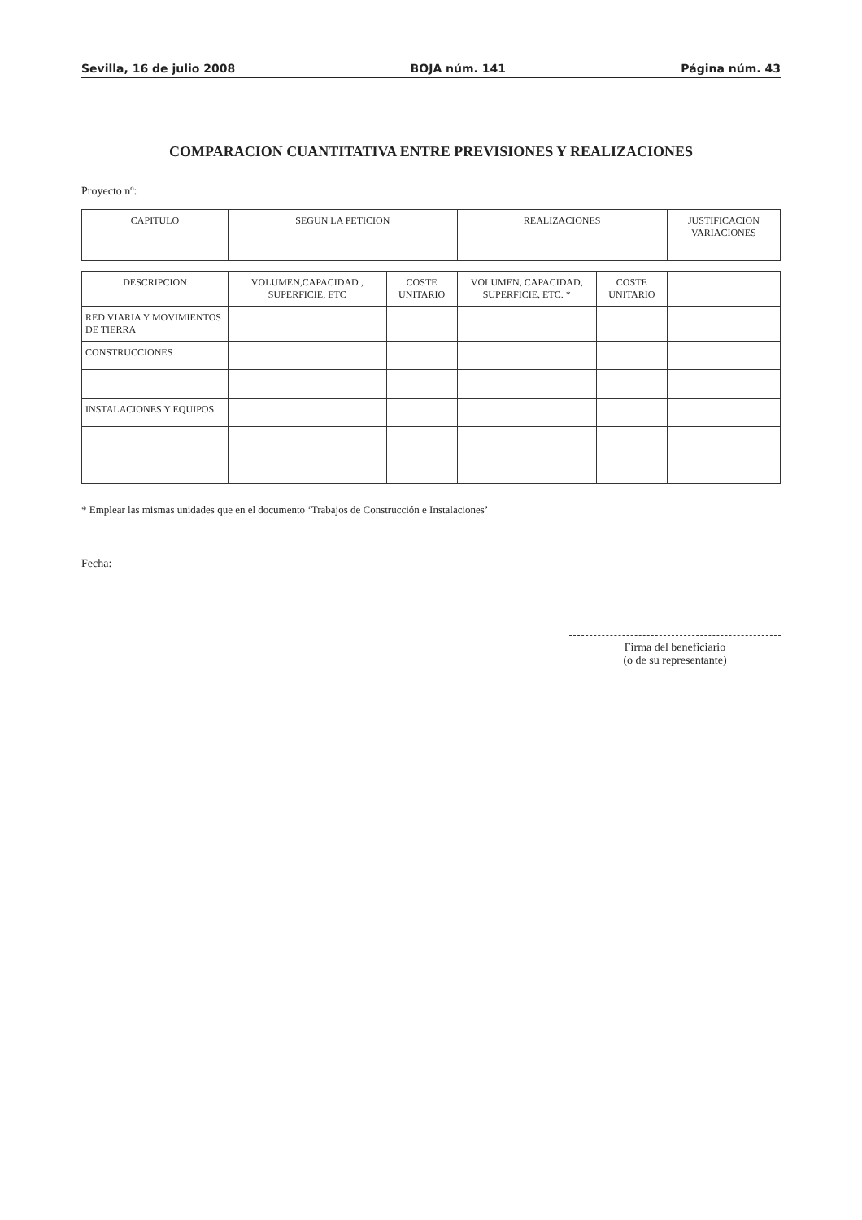Sevilla, 16 de julio 2008 BOJA núm. 141 Página núm. 43
COMPARACION CUANTITATIVA ENTRE PREVISIONES Y REALIZACIONES
Proyecto nº:
| CAPITULO | SEGUN LA PETICION | | REALIZACIONES | | JUSTIFICACION VARIACIONES |
| --- | --- | --- | --- | --- | --- |
| DESCRIPCION | VOLUMEN,CAPACIDAD , SUPERFICIE, ETC | COSTE UNITARIO | VOLUMEN, CAPACIDAD, SUPERFICIE, ETC. * | COSTE UNITARIO | |
| RED VIARIA Y MOVIMIENTOS DE TIERRA | | | | | |
| CONSTRUCCIONES | | | | | |
| INSTALACIONES Y EQUIPOS | | | | | |
* Emplear las mismas unidades que en el documento ‘Trabajos de Construcción e Instalaciones’
Fecha:
Firma del beneficiario
(o de su representante)